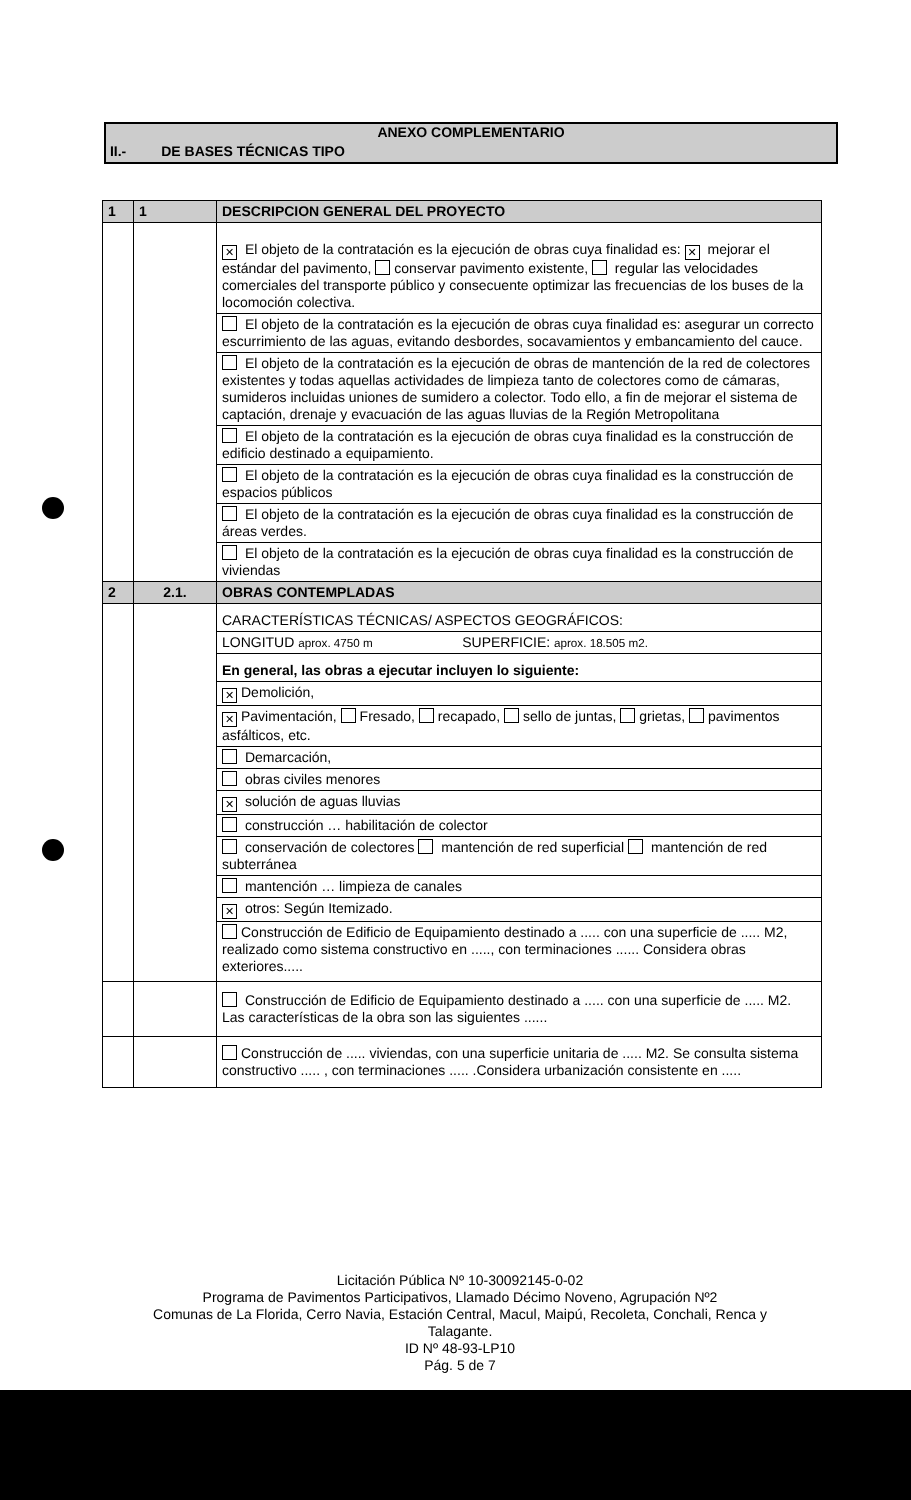ANEXO COMPLEMENTARIO
II.- DE BASES TÉCNICAS TIPO
| 1 | 1 | DESCRIPCION GENERAL DEL PROYECTO |
| | | ✕ El objeto de la contratación es la ejecución de obras cuya finalidad es: ✕ mejorar el estándar del pavimento, conservar pavimento existente, regular las velocidades comerciales del transporte público y consecuente optimizar las frecuencias de los buses de la locomoción colectiva. |
| | | El objeto de la contratación es la ejecución de obras cuya finalidad es: asegurar un correcto escurrimiento de las aguas, evitando desbordes, socavamientos y embancamiento del cauce. |
| | | El objeto de la contratación es la ejecución de obras de mantención de la red de colectores existentes y todas aquellas actividades de limpieza tanto de colectores como de cámaras, sumideros incluidas uniones de sumidero a colector. Todo ello, a fin de mejorar el sistema de captación, drenaje y evacuación de las aguas lluvias de la Región Metropolitana |
| | | El objeto de la contratación es la ejecución de obras cuya finalidad es la construcción de edificio destinado a equipamiento. |
| | | El objeto de la contratación es la ejecución de obras cuya finalidad es la construcción de espacios públicos |
| | | El objeto de la contratación es la ejecución de obras cuya finalidad es la construcción de áreas verdes. |
| | | El objeto de la contratación es la ejecución de obras cuya finalidad es la construcción de viviendas |
| 2 | 2.1. | OBRAS CONTEMPLADAS |
| | | CARACTERÍSTICAS TÉCNICAS/ ASPECTOS GEOGRÁFICOS: |
| | | LONGITUD aprox. 4750 m SUPERFICIE: aprox. 18.505 m2. |
| | | En general, las obras a ejecutar incluyen lo siguiente: |
| | | ✕ Demolición, |
| | | ✕ Pavimentación, Fresado, recapado, sello de juntas, grietas, pavimentos asfálticos, etc. |
| | | Demarcación, |
| | | obras civiles menores |
| | | ✕ solución de aguas lluvias |
| | | construcción … habilitación de colector |
| | | conservación de colectores mantención de red superficial mantención de red subterránea |
| | | mantención … limpieza de canales |
| | | ✕ otros: Según Itemizado. |
| | | Construcción de Edificio de Equipamiento destinado a ..... con una superficie de ..... M2, realizado como sistema constructivo en ....., con terminaciones ...... Considera obras exteriores..... |
| | | Construcción de Edificio de Equipamiento destinado a ..... con una superficie de ..... M2. Las características de la obra son las siguientes ...... |
| | | Construcción de ..... viviendas, con una superficie unitaria de ..... M2. Se consulta sistema constructivo ..... , con terminaciones ..... .Considera urbanización consistente en ..... |
Licitación Pública Nº 10-30092145-0-02
Programa de Pavimentos Participativos, Llamado Décimo Noveno, Agrupación Nº2
Comunas de La Florida, Cerro Navia, Estación Central, Macul, Maipú, Recoleta, Conchali, Renca y Talagante.
ID Nº 48-93-LP10
Pág. 5 de 7